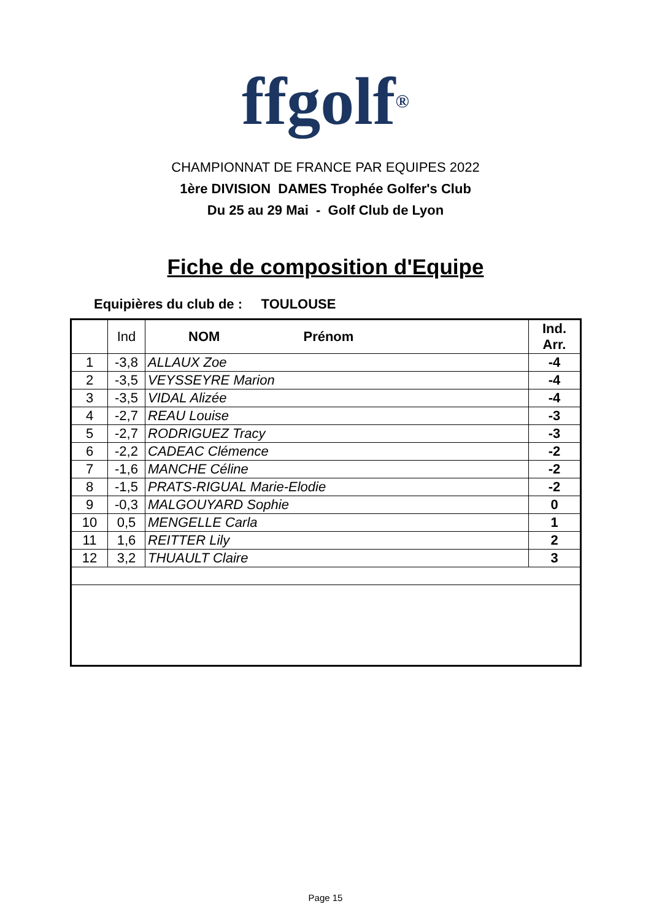ffgolf<sup>®</sup>
CHAMPIONNAT DE FRANCE PAR EQUIPES 2022
1ère DIVISION DAMES Trophée Golfer's Club
Du 25 au 29 Mai - Golf Club de Lyon
Fiche de composition d'Equipe
Equipières du club de : TOULOUSE
| | Ind | NOM Prénom | Ind. Arr. |
| --- | --- | --- | --- |
| 1 | -3,8 | ALLAUX Zoe | -4 |
| 2 | -3,5 | VEYSSEYRE Marion | -4 |
| 3 | -3,5 | VIDAL Alizée | -4 |
| 4 | -2,7 | REAU Louise | -3 |
| 5 | -2,7 | RODRIGUEZ Tracy | -3 |
| 6 | -2,2 | CADEAC Clémence | -2 |
| 7 | -1,6 | MANCHE Céline | -2 |
| 8 | -1,5 | PRATS-RIGUAL Marie-Elodie | -2 |
| 9 | -0,3 | MALGOUYARD Sophie | 0 |
| 10 | 0,5 | MENGELLE Carla | 1 |
| 11 | 1,6 | REITTER Lily | 2 |
| 12 | 3,2 | THUAULT Claire | 3 |
Page 15